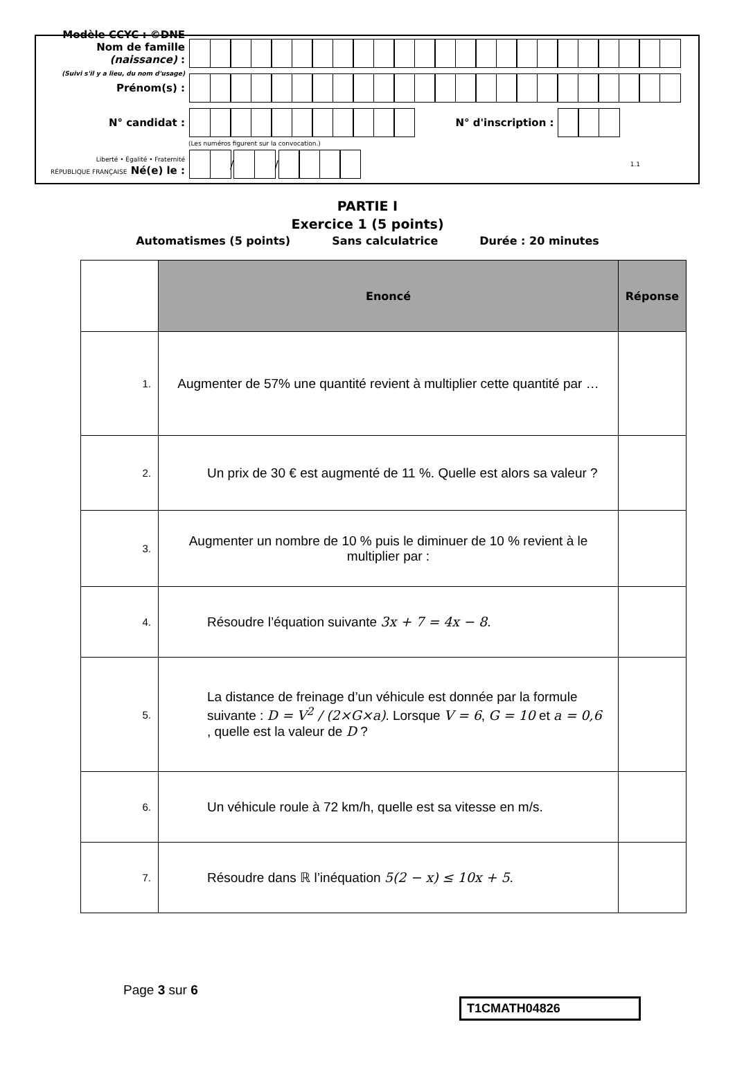Modèle CCYC : ©DNE
Nom de famille (naissance) :
(Suivi s'il y a lieu, du nom d'usage)
Prénom(s) :
N° candidat : N° d'inscription :
(Les numéros figurent sur la convocation.)
Liberté • Égalité • Fraternité
RÉPUBLIQUE FRANÇAISE Né(e) le :
/
/
1.1
PARTIE I
Exercice 1 (5 points)
Automatismes (5 points) Sans calculatrice Durée : 20 minutes
| | Enoncé | Réponse |
| 1. | Augmenter de 57% une quantité revient à multiplier cette quantité par … | |
| 2. | Un prix de 30 € est augmenté de 11 %. Quelle est alors sa valeur ? | |
| 3. | Augmenter un nombre de 10 % puis le diminuer de 10 % revient à le multiplier par : | |
| 4. | Résoudre l’équation suivante 3x + 7 = 4x − 8 . | |
| 5. | La distance de freinage d’un véhicule est donnée par la formule suivante : D = V<sup>2</sup> / (2×G×a) . Lorsque V = 6 , G = 10 et a = 0,6 , quelle est la valeur de D ? | |
| 6. | Un véhicule roule à 72 km/h, quelle est sa vitesse en m/s. | |
| 7. | Résoudre dans ℝ l’inéquation 5(2 − x) ≤ 10x + 5 . | |
Page 3 sur 6
T1CMATH04826